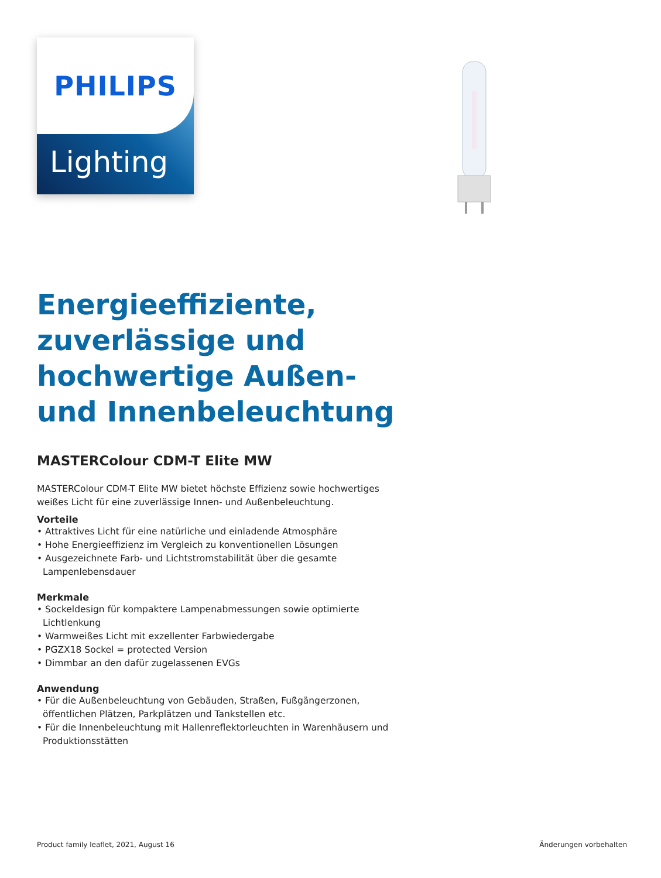PHILIPS
Lighting
Energieeffiziente, zuverlässige und hochwertige Außen- und Innenbeleuchtung
MASTERColour CDM-T Elite MW
MASTERColour CDM-T Elite MW bietet höchste Effizienz sowie hochwertiges weißes Licht für eine zuverlässige Innen- und Außenbeleuchtung.
Vorteile
• Attraktives Licht für eine natürliche und einladende Atmosphäre
• Hohe Energieeffizienz im Vergleich zu konventionellen Lösungen
• Ausgezeichnete Farb- und Lichtstromstabilität über die gesamte Lampenlebensdauer
Merkmale
• Sockeldesign für kompaktere Lampenabmessungen sowie optimierte Lichtlenkung
• Warmweißes Licht mit exzellenter Farbwiedergabe
• PGZX18 Sockel = protected Version
• Dimmbar an den dafür zugelassenen EVGs
Anwendung
• Für die Außenbeleuchtung von Gebäuden, Straßen, Fußgängerzonen, öffentlichen Plätzen, Parkplätzen und Tankstellen etc.
• Für die Innenbeleuchtung mit Hallenreflektorleuchten in Warenhäusern und Produktionsstätten
Product family leaflet, 2021, August 16 Änderungen vorbehalten